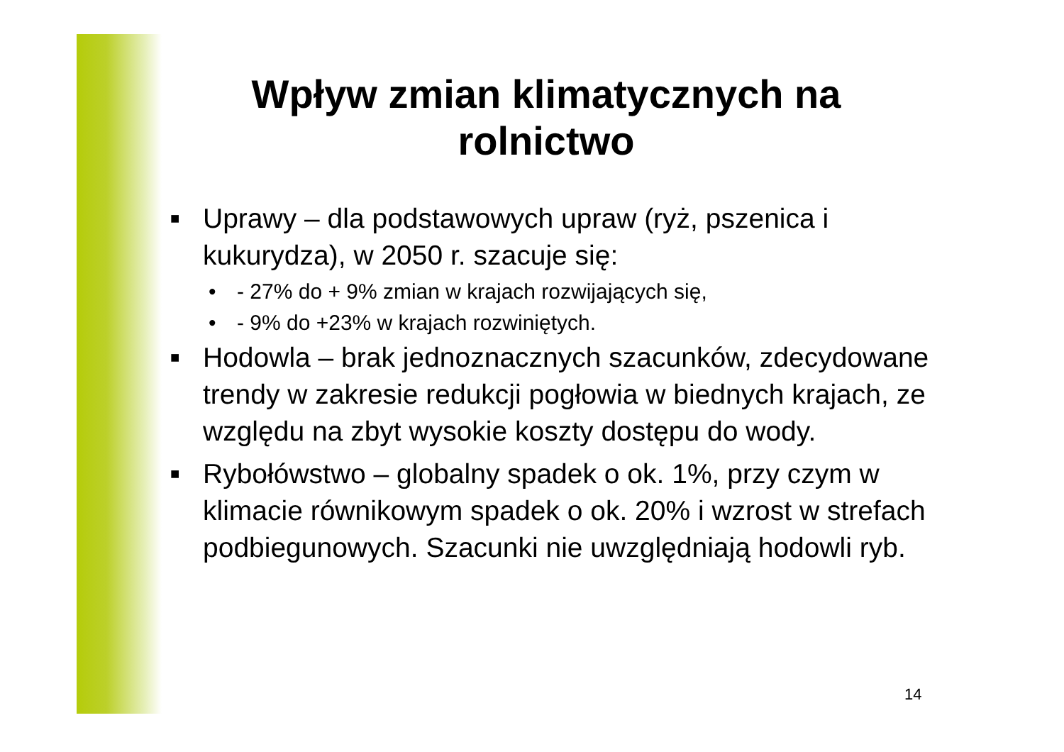Wpływ zmian klimatycznych na rolnictwo
■ Uprawy – dla podstawowych upraw (ryż, pszenica i kukurydza), w 2050 r. szacuje się:
• - 27% do + 9% zmian w krajach rozwijających się,
• - 9% do +23% w krajach rozwiniętych.
■ Hodowla – brak jednoznacznych szacunków, zdecydowane trendy w zakresie redukcji pogłowia w biednych krajach, ze względu na zbyt wysokie koszty dostępu do wody.
■ Rybołówstwo – globalny spadek o ok. 1%, przy czym w klimacie równikowym spadek o ok. 20% i wzrost w strefach podbiegunowych. Szacunki nie uwzględniają hodowli ryb.
14